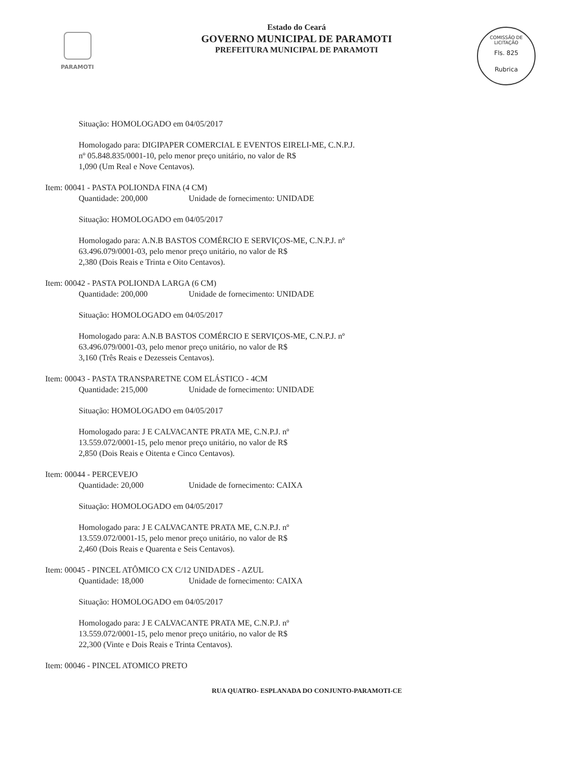PARAMOTI
COMISSÃO DE LICITAÇÃO
Fls. 825
Rubrica
Estado do Ceará
GOVERNO MUNICIPAL DE PARAMOTI
PREFEITURA MUNICIPAL DE PARAMOTI
Situação: HOMOLOGADO em 04/05/2017
Homologado para: DIGIPAPER COMERCIAL E EVENTOS EIRELI-ME, C.N.P.J.
nº 05.848.835/0001-10, pelo menor preço unitário, no valor de R$
1,090 (Um Real e Nove Centavos).
Item: 00041 - PASTA POLIONDA FINA (4 CM)
Quantidade: 200,000 Unidade de fornecimento: UNIDADE
Situação: HOMOLOGADO em 04/05/2017
Homologado para: A.N.B BASTOS COMÉRCIO E SERVIÇOS-ME, C.N.P.J. nº
63.496.079/0001-03, pelo menor preço unitário, no valor de R$
2,380 (Dois Reais e Trinta e Oito Centavos).
Item: 00042 - PASTA POLIONDA LARGA (6 CM)
Quantidade: 200,000 Unidade de fornecimento: UNIDADE
Situação: HOMOLOGADO em 04/05/2017
Homologado para: A.N.B BASTOS COMÉRCIO E SERVIÇOS-ME, C.N.P.J. nº
63.496.079/0001-03, pelo menor preço unitário, no valor de R$
3,160 (Três Reais e Dezesseis Centavos).
Item: 00043 - PASTA TRANSPARETNE COM ELÁSTICO - 4CM
Quantidade: 215,000 Unidade de fornecimento: UNIDADE
Situação: HOMOLOGADO em 04/05/2017
Homologado para: J E CALVACANTE PRATA ME, C.N.P.J. nº
13.559.072/0001-15, pelo menor preço unitário, no valor de R$
2,850 (Dois Reais e Oitenta e Cinco Centavos).
Item: 00044 - PERCEVEJO
Quantidade: 20,000 Unidade de fornecimento: CAIXA
Situação: HOMOLOGADO em 04/05/2017
Homologado para: J E CALVACANTE PRATA ME, C.N.P.J. nº
13.559.072/0001-15, pelo menor preço unitário, no valor de R$
2,460 (Dois Reais e Quarenta e Seis Centavos).
Item: 00045 - PINCEL ATÔMICO CX C/12 UNIDADES - AZUL
Quantidade: 18,000 Unidade de fornecimento: CAIXA
Situação: HOMOLOGADO em 04/05/2017
Homologado para: J E CALVACANTE PRATA ME, C.N.P.J. nº
13.559.072/0001-15, pelo menor preço unitário, no valor de R$
22,300 (Vinte e Dois Reais e Trinta Centavos).
Item: 00046 - PINCEL ATOMICO PRETO
RUA QUATRO- ESPLANADA DO CONJUNTO-PARAMOTI-CE